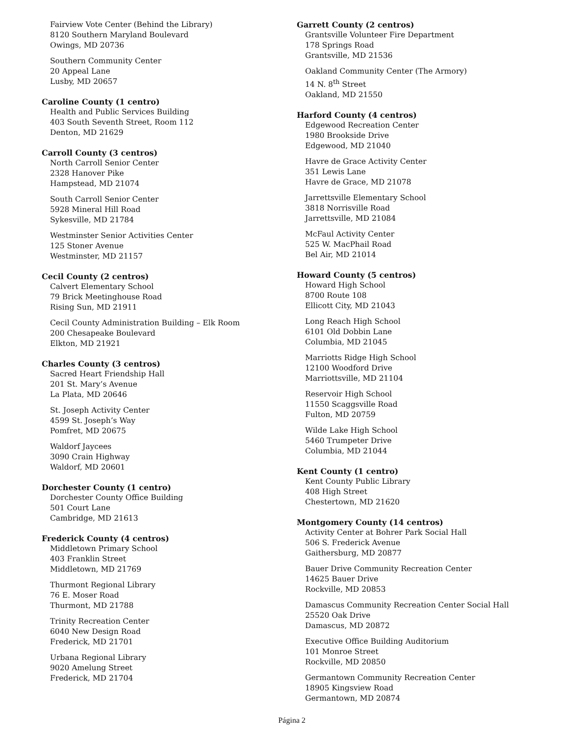Fairview Vote Center (Behind the Library)
8120 Southern Maryland Boulevard
Owings, MD 20736
Southern Community Center
20 Appeal Lane
Lusby, MD 20657
Caroline County (1 centro)
Health and Public Services Building
403 South Seventh Street, Room 112
Denton, MD 21629
Carroll County (3 centros)
North Carroll Senior Center
2328 Hanover Pike
Hampstead, MD 21074
South Carroll Senior Center
5928 Mineral Hill Road
Sykesville, MD 21784
Westminster Senior Activities Center
125 Stoner Avenue
Westminster, MD 21157
Cecil County (2 centros)
Calvert Elementary School
79 Brick Meetinghouse Road
Rising Sun, MD 21911
Cecil County Administration Building – Elk Room
200 Chesapeake Boulevard
Elkton, MD 21921
Charles County (3 centros)
Sacred Heart Friendship Hall
201 St. Mary’s Avenue
La Plata, MD 20646
St. Joseph Activity Center
4599 St. Joseph’s Way
Pomfret, MD 20675
Waldorf Jaycees
3090 Crain Highway
Waldorf, MD 20601
Dorchester County (1 centro)
Dorchester County Office Building
501 Court Lane
Cambridge, MD 21613
Frederick County (4 centros)
Middletown Primary School
403 Franklin Street
Middletown, MD 21769
Thurmont Regional Library
76 E. Moser Road
Thurmont, MD 21788
Trinity Recreation Center
6040 New Design Road
Frederick, MD 21701
Urbana Regional Library
9020 Amelung Street
Frederick, MD 21704
Garrett County (2 centros)
Grantsville Volunteer Fire Department
178 Springs Road
Grantsville, MD 21536
Oakland Community Center (The Armory)
14 N. 8<sup>th</sup> Street
Oakland, MD 21550
Harford County (4 centros)
Edgewood Recreation Center
1980 Brookside Drive
Edgewood, MD 21040
Havre de Grace Activity Center
351 Lewis Lane
Havre de Grace, MD 21078
Jarrettsville Elementary School
3818 Norrisville Road
Jarrettsville, MD 21084
McFaul Activity Center
525 W. MacPhail Road
Bel Air, MD 21014
Howard County (5 centros)
Howard High School
8700 Route 108
Ellicott City, MD 21043
Long Reach High School
6101 Old Dobbin Lane
Columbia, MD 21045
Marriotts Ridge High School
12100 Woodford Drive
Marriottsville, MD 21104
Reservoir High School
11550 Scaggsville Road
Fulton, MD 20759
Wilde Lake High School
5460 Trumpeter Drive
Columbia, MD 21044
Kent County (1 centro)
Kent County Public Library
408 High Street
Chestertown, MD 21620
Montgomery County (14 centros)
Activity Center at Bohrer Park Social Hall
506 S. Frederick Avenue
Gaithersburg, MD 20877
Bauer Drive Community Recreation Center
14625 Bauer Drive
Rockville, MD 20853
Damascus Community Recreation Center Social Hall
25520 Oak Drive
Damascus, MD 20872
Executive Office Building Auditorium
101 Monroe Street
Rockville, MD 20850
Germantown Community Recreation Center
18905 Kingsview Road
Germantown, MD 20874
Página 2